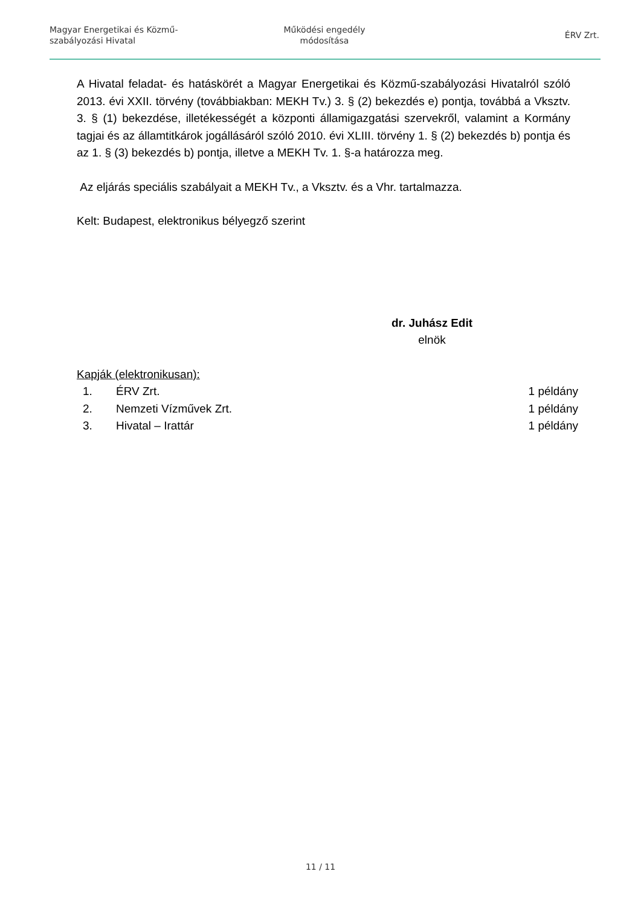Magyar Energetikai és Közmű-
szabályozási Hivatal
Működési engedély
módosítása
ÉRV Zrt.
A Hivatal feladat- és hatáskörét a Magyar Energetikai és Közmű-szabályozási Hivatalról szóló 2013. évi XXII. törvény (továbbiakban: MEKH Tv.) 3. § (2) bekezdés e) pontja, továbbá a Vksztv. 3. § (1) bekezdése, illetékességét a központi államigazgatási szervekről, valamint a Kormány tagjai és az államtitkárok jogállásáról szóló 2010. évi XLIII. törvény 1. § (2) bekezdés b) pontja és az 1. § (3) bekezdés b) pontja, illetve a MEKH Tv. 1. §-a határozza meg.
Az eljárás speciális szabályait a MEKH Tv., a Vksztv. és a Vhr. tartalmazza.
Kelt: Budapest, elektronikus bélyegző szerint
dr. Juhász Edit
elnök
Kapják (elektronikusan):
1. ÉRV Zrt. 1 példány
2. Nemzeti Vízművek Zrt. 1 példány
3. Hivatal – Irattár 1 példány
11 / 11